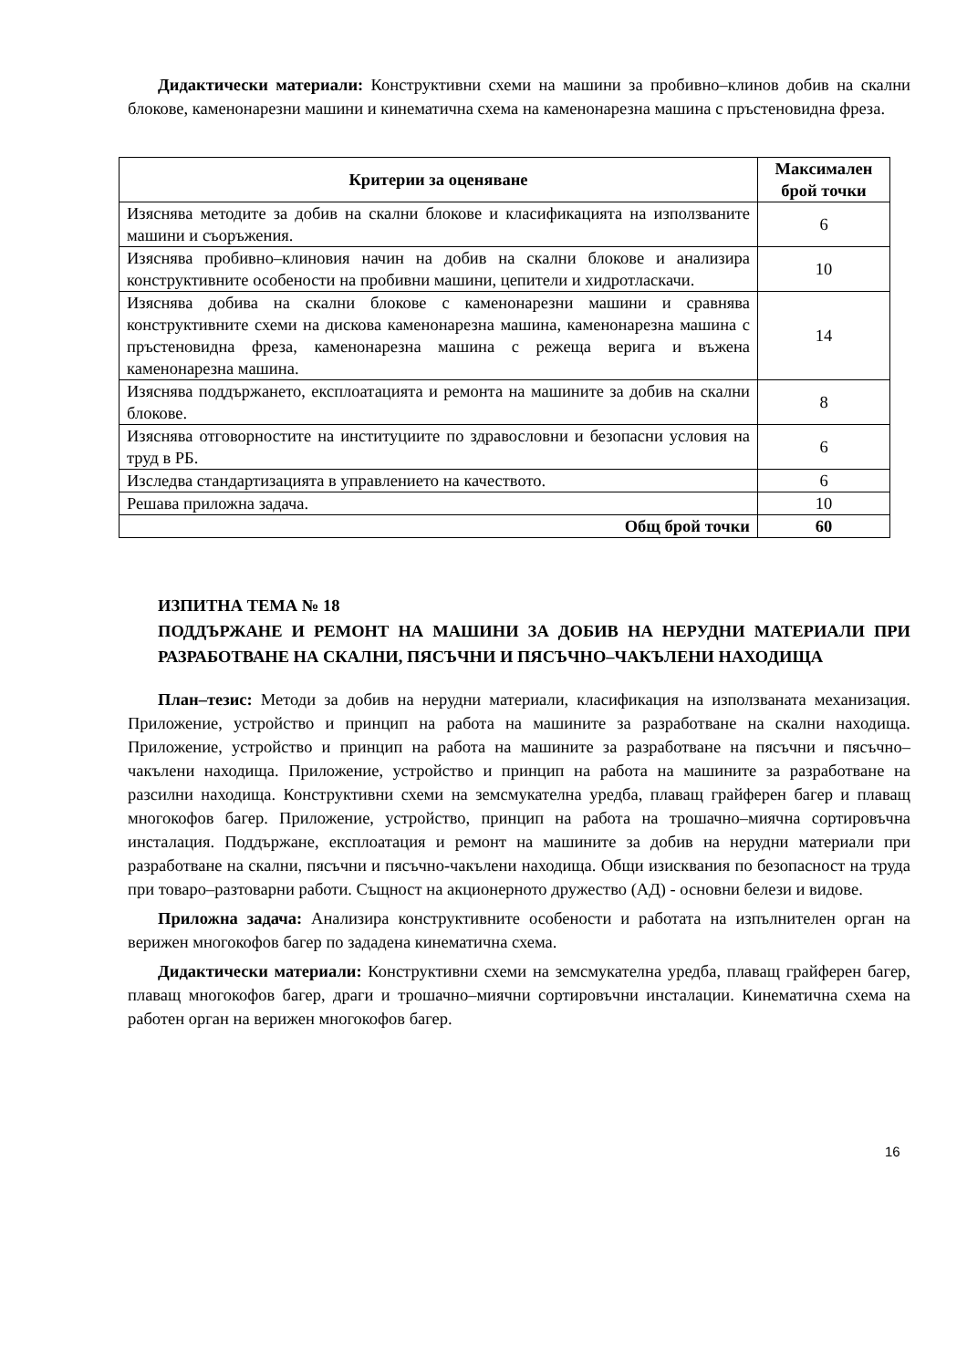Дидактически материали: Конструктивни схеми на машини за пробивно–клинов добив на скални блокове, каменонарезни машини и кинематична схема на каменонарезна машина с пръстеновидна фреза.
| Критерии за оценяване | Максимален брой точки |
| --- | --- |
| Изяснява методите за добив на скални блокове и класификацията на използваните машини и съоръжения. | 6 |
| Изяснява пробивно–клиновия начин на добив на скални блокове и анализира конструктивните особености на пробивни машини, цепители и хидротласкачи. | 10 |
| Изяснява добива на скални блокове с каменонарезни машини и сравнява конструктивните схеми на дискова каменонарезна машина, каменонарезна машина с пръстеновидна фреза, каменонарезна машина с режеща верига и въжена каменонарезна машина. | 14 |
| Изяснява поддържането, експлоатацията и ремонта на машините за добив на скални блокове. | 8 |
| Изяснява отговорностите на институциите по здравословни и безопасни условия на труд в РБ. | 6 |
| Изследва стандартизацията в управлението на качеството. | 6 |
| Решава приложна задача. | 10 |
| Общ брой точки | 60 |
ИЗПИТНА ТЕМА № 18
ПОДДЪРЖАНЕ И РЕМОНТ НА МАШИНИ ЗА ДОБИВ НА НЕРУДНИ МАТЕРИАЛИ ПРИ РАЗРАБОТВАНЕ НА СКАЛНИ, ПЯСЪЧНИ И ПЯСЪЧНО–ЧАКЪЛЕНИ НАХОДИЩА
План–тезис: Методи за добив на нерудни материали, класификация на използваната механизация. Приложение, устройство и принцип на работа на машините за разработване на скални находища. Приложение, устройство и принцип на работа на машините за разработване на пясъчни и пясъчно–чакълени находища. Приложение, устройство и принцип на работа на машините за разработване на разсилни находища. Конструктивни схеми на земсмукателна уредба, плаващ грайферен багер и плаващ многокофов багер. Приложение, устройство, принцип на работа на трошачно–миячна сортировъчна инсталация. Поддържане, експлоатация и ремонт на машините за добив на нерудни материали при разработване на скални, пясъчни и пясъчно-чакълени находища. Общи изисквания по безопасност на труда при товаро–разтоварни работи. Същност на акционерното дружество (АД) - основни белези и видове.
Приложна задача: Анализира конструктивните особености и работата на изпълнителен орган на верижен многокофов багер по зададена кинематична схема.
Дидактически материали: Конструктивни схеми на земсмукателна уредба, плаващ грайферен багер, плаващ многокофов багер, драги и трошачно–миячни сортировъчни инсталации. Кинематична схема на работен орган на верижен многокофов багер.
16